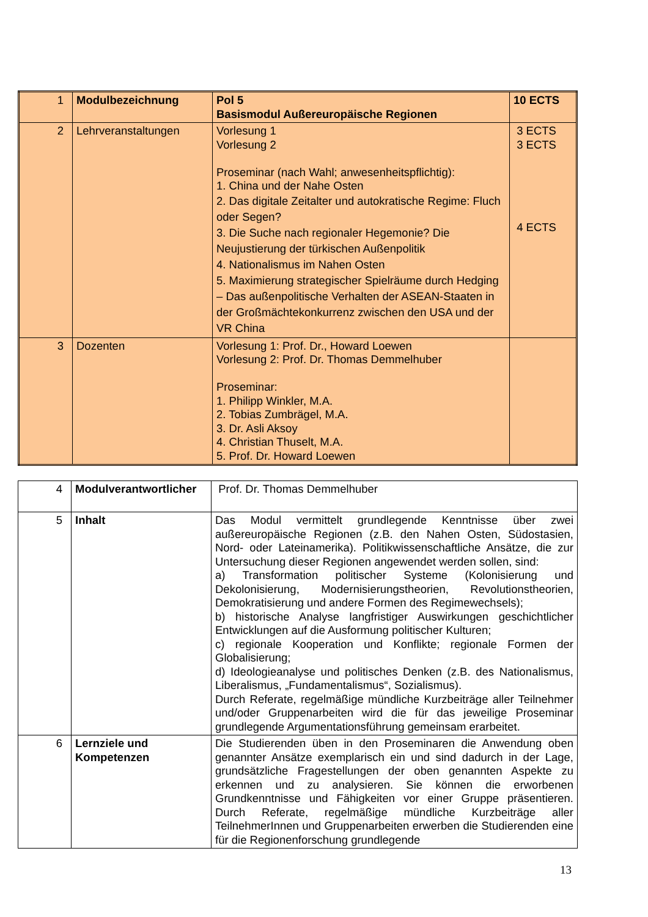| 1 | Modulbezeichnung | Pol 5 Basismodul Außereuropäische Regionen | 10 ECTS |
| 2 | Lehrveranstaltungen | Vorlesung 1 Vorlesung 2 Proseminar (nach Wahl; anwesenheitspflichtig): 1. China und der Nahe Osten 2. Das digitale Zeitalter und autokratische Regime: Fluch oder Segen? 3. Die Suche nach regionaler Hegemonie? Die Neujustierung der türkischen Außenpolitik 4. Nationalismus im Nahen Osten 5. Maximierung strategischer Spielräume durch Hedging – Das außenpolitische Verhalten der ASEAN-Staaten in der Großmächtekonkurrenz zwischen den USA und der VR China | 3 ECTS 3 ECTS 4 ECTS |
| 3 | Dozenten | Vorlesung 1: Prof. Dr., Howard Loewen Vorlesung 2: Prof. Dr. Thomas Demmelhuber Proseminar: 1. Philipp Winkler, M.A. 2. Tobias Zumbrägel, M.A. 3. Dr. Asli Aksoy 4. Christian Thuselt, M.A. 5. Prof. Dr. Howard Loewen | |
| 4 | Modulverantwortlicher | Prof. Dr. Thomas Demmelhuber |
| 5 | Inhalt | Das Modul vermittelt grundlegende Kenntnisse über zwei außereuropäische Regionen (z.B. den Nahen Osten, Südostasien, Nord- oder Lateinamerika). Politikwissenschaftliche Ansätze, die zur Untersuchung dieser Regionen angewendet werden sollen, sind: a) Transformation politischer Systeme (Kolonisierung und Dekolonisierung, Modernisierungstheorien, Revolutionstheorien, Demokratisierung und andere Formen des Regimewechsels); b) historische Analyse langfristiger Auswirkungen geschichtlicher Entwicklungen auf die Ausformung politischer Kulturen; c) regionale Kooperation und Konflikte; regionale Formen der Globalisierung; d) Ideologieanalyse und politisches Denken (z.B. des Nationalismus, Liberalismus, „Fundamentalismus“, Sozialismus). Durch Referate, regelmäßige mündliche Kurzbeiträge aller Teilnehmer und/oder Gruppenarbeiten wird die für das jeweilige Proseminar grundlegende Argumentationsführung gemeinsam erarbeitet. |
| 6 | Lernziele und Kompetenzen | Die Studierenden üben in den Proseminaren die Anwendung oben genannter Ansätze exemplarisch ein und sind dadurch in der Lage, grundsätzliche Fragestellungen der oben genannten Aspekte zu erkennen und zu analysieren. Sie können die erworbenen Grundkenntnisse und Fähigkeiten vor einer Gruppe präsentieren. Durch Referate, regelmäßige mündliche Kurzbeiträge aller TeilnehmerInnen und Gruppenarbeiten erwerben die Studierenden eine für die Regionenforschung grundlegende |
13